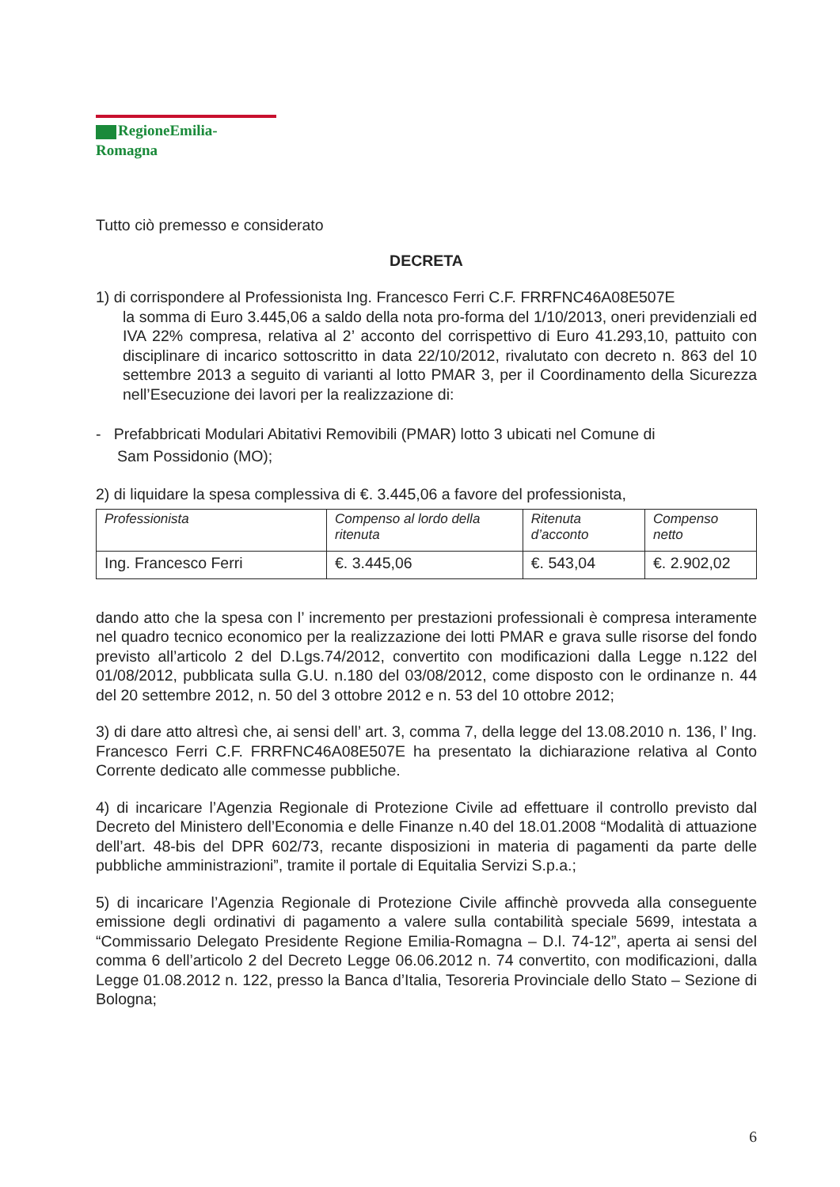RegioneEmilia-Romagna
Tutto ciò premesso e considerato
DECRETA
1) di corrispondere al Professionista Ing. Francesco Ferri C.F. FRRFNC46A08E507E
la somma di Euro 3.445,06 a saldo della nota pro-forma del 1/10/2013, oneri previdenziali ed IVA 22% compresa, relativa al 2’ acconto del corrispettivo di Euro 41.293,10, pattuito con disciplinare di incarico sottoscritto in data 22/10/2012, rivalutato con decreto n. 863 del 10 settembre 2013 a seguito di varianti al lotto PMAR 3, per il Coordinamento della Sicurezza nell’Esecuzione dei lavori per la realizzazione di:
- Prefabbricati Modulari Abitativi Removibili (PMAR) lotto 3 ubicati nel Comune di
Sam Possidonio (MO);
2) di liquidare la spesa complessiva di €. 3.445,06 a favore del professionista,
| Professionista | Compenso al lordo della ritenuta | Ritenuta d’acconto | Compenso netto |
| --- | --- | --- | --- |
| Ing. Francesco Ferri | €. 3.445,06 | €. 543,04 | €. 2.902,02 |
dando atto che la spesa con l’ incremento per prestazioni professionali è compresa interamente nel quadro tecnico economico per la realizzazione dei lotti PMAR e grava sulle risorse del fondo previsto all’articolo 2 del D.Lgs.74/2012, convertito con modificazioni dalla Legge n.122 del 01/08/2012, pubblicata sulla G.U. n.180 del 03/08/2012, come disposto con le ordinanze n. 44 del 20 settembre 2012, n. 50 del 3 ottobre 2012 e n. 53 del 10 ottobre 2012;
3) di dare atto altresì che, ai sensi dell’ art. 3, comma 7, della legge del 13.08.2010 n. 136, l’ Ing. Francesco Ferri C.F. FRRFNC46A08E507E ha presentato la dichiarazione relativa al Conto Corrente dedicato alle commesse pubbliche.
4) di incaricare l’Agenzia Regionale di Protezione Civile ad effettuare il controllo previsto dal Decreto del Ministero dell’Economia e delle Finanze n.40 del 18.01.2008 “Modalità di attuazione dell’art. 48-bis del DPR 602/73, recante disposizioni in materia di pagamenti da parte delle pubbliche amministrazioni”, tramite il portale di Equitalia Servizi S.p.a.;
5) di incaricare l’Agenzia Regionale di Protezione Civile affinchè provveda alla conseguente emissione degli ordinativi di pagamento a valere sulla contabilità speciale 5699, intestata a “Commissario Delegato Presidente Regione Emilia-Romagna – D.l. 74-12”, aperta ai sensi del comma 6 dell’articolo 2 del Decreto Legge 06.06.2012 n. 74 convertito, con modificazioni, dalla Legge 01.08.2012 n. 122, presso la Banca d’Italia, Tesoreria Provinciale dello Stato – Sezione di Bologna;
6